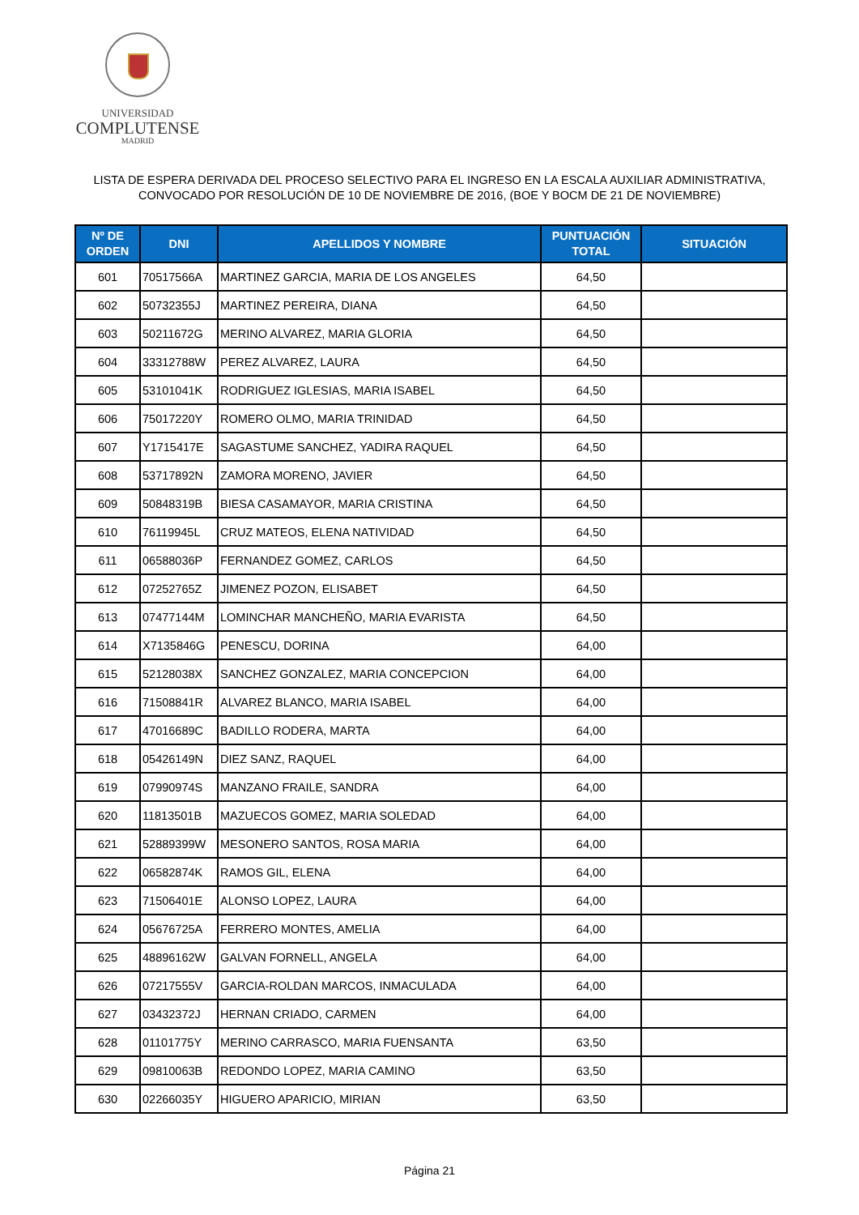UNIVERSIDAD
COMPLUTENSE
MADRID
LISTA DE ESPERA DERIVADA DEL PROCESO SELECTIVO PARA EL INGRESO EN LA ESCALA AUXILIAR ADMINISTRATIVA,
CONVOCADO POR RESOLUCIÓN DE 10 DE NOVIEMBRE DE 2016, (BOE Y BOCM DE 21 DE NOVIEMBRE)
| Nº DE ORDEN | DNI | APELLIDOS Y NOMBRE | PUNTUACIÓN TOTAL | SITUACIÓN |
| --- | --- | --- | --- | --- |
| 601 | 70517566A | MARTINEZ GARCIA, MARIA DE LOS ANGELES | 64,50 | |
| 602 | 50732355J | MARTINEZ PEREIRA, DIANA | 64,50 | |
| 603 | 50211672G | MERINO ALVAREZ, MARIA GLORIA | 64,50 | |
| 604 | 33312788W | PEREZ ALVAREZ, LAURA | 64,50 | |
| 605 | 53101041K | RODRIGUEZ IGLESIAS, MARIA ISABEL | 64,50 | |
| 606 | 75017220Y | ROMERO OLMO, MARIA TRINIDAD | 64,50 | |
| 607 | Y1715417E | SAGASTUME SANCHEZ, YADIRA RAQUEL | 64,50 | |
| 608 | 53717892N | ZAMORA MORENO, JAVIER | 64,50 | |
| 609 | 50848319B | BIESA CASAMAYOR, MARIA CRISTINA | 64,50 | |
| 610 | 76119945L | CRUZ MATEOS, ELENA NATIVIDAD | 64,50 | |
| 611 | 06588036P | FERNANDEZ GOMEZ, CARLOS | 64,50 | |
| 612 | 07252765Z | JIMENEZ POZON, ELISABET | 64,50 | |
| 613 | 07477144M | LOMINCHAR MANCHEÑO, MARIA EVARISTA | 64,50 | |
| 614 | X7135846G | PENESCU, DORINA | 64,00 | |
| 615 | 52128038X | SANCHEZ GONZALEZ, MARIA CONCEPCION | 64,00 | |
| 616 | 71508841R | ALVAREZ BLANCO, MARIA ISABEL | 64,00 | |
| 617 | 47016689C | BADILLO RODERA, MARTA | 64,00 | |
| 618 | 05426149N | DIEZ SANZ, RAQUEL | 64,00 | |
| 619 | 07990974S | MANZANO FRAILE, SANDRA | 64,00 | |
| 620 | 11813501B | MAZUECOS GOMEZ, MARIA SOLEDAD | 64,00 | |
| 621 | 52889399W | MESONERO SANTOS, ROSA MARIA | 64,00 | |
| 622 | 06582874K | RAMOS GIL, ELENA | 64,00 | |
| 623 | 71506401E | ALONSO LOPEZ, LAURA | 64,00 | |
| 624 | 05676725A | FERRERO MONTES, AMELIA | 64,00 | |
| 625 | 48896162W | GALVAN FORNELL, ANGELA | 64,00 | |
| 626 | 07217555V | GARCIA-ROLDAN MARCOS, INMACULADA | 64,00 | |
| 627 | 03432372J | HERNAN CRIADO, CARMEN | 64,00 | |
| 628 | 01101775Y | MERINO CARRASCO, MARIA FUENSANTA | 63,50 | |
| 629 | 09810063B | REDONDO LOPEZ, MARIA CAMINO | 63,50 | |
| 630 | 02266035Y | HIGUERO APARICIO, MIRIAN | 63,50 | |
Página 21